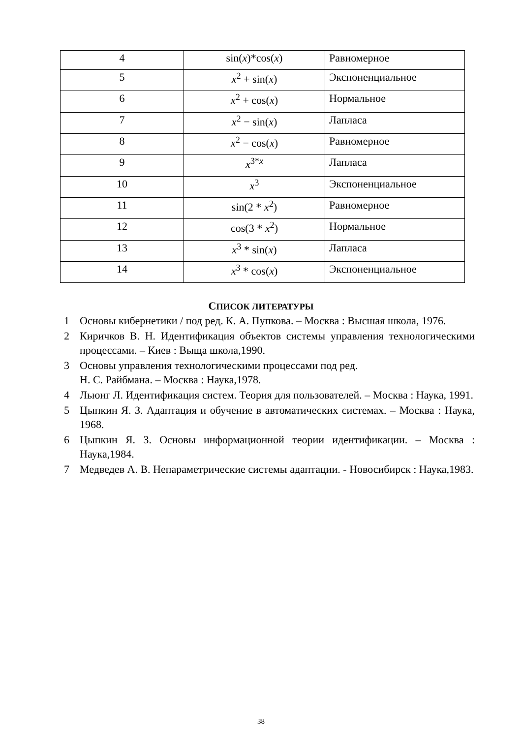| 4 | sin( x )*cos( x ) | Равномерное |
| 5 | x<sup>2</sup> + sin( x ) | Экспоненциальное |
| 6 | x<sup>2</sup> + cos( x ) | Нормальное |
| 7 | x<sup>2</sup> − sin( x ) | Лапласа |
| 8 | x<sup>2</sup> − cos( x ) | Равномерное |
| 9 | x<sup>3*x</sup> | Лапласа |
| 10 | x<sup>3</sup> | Экспоненциальное |
| 11 | sin(2 * x<sup>2</sup>) | Равномерное |
| 12 | cos(3 * x<sup>2</sup>) | Нормальное |
| 13 | x<sup>3</sup> * sin( x ) | Лапласа |
| 14 | x<sup>3</sup> * cos( x ) | Экспоненциальное |
СПИСОК ЛИТЕРАТУРЫ
1 Основы кибернетики / под ред. К. А. Пупкова. – Москва : Высшая школа, 1976.
2 Киричков В. Н. Идентификация объектов системы управления технологическими процессами. – Киев : Выща школа,1990.
3 Основы управления технологическими процессами под ред.
Н. С. Райбмана. – Москва : Наука,1978.
4 Льюнг Л. Идентификация систем. Теория для пользователей. – Москва : Наука, 1991.
5 Цыпкин Я. З. Адаптация и обучение в автоматических системах. – Москва : Наука, 1968.
6 Цыпкин Я. З. Основы информационной теории идентификации. – Москва : Наука,1984.
7 Медведев А. В. Непараметрические системы адаптации. - Новосибирск : Наука,1983.
38